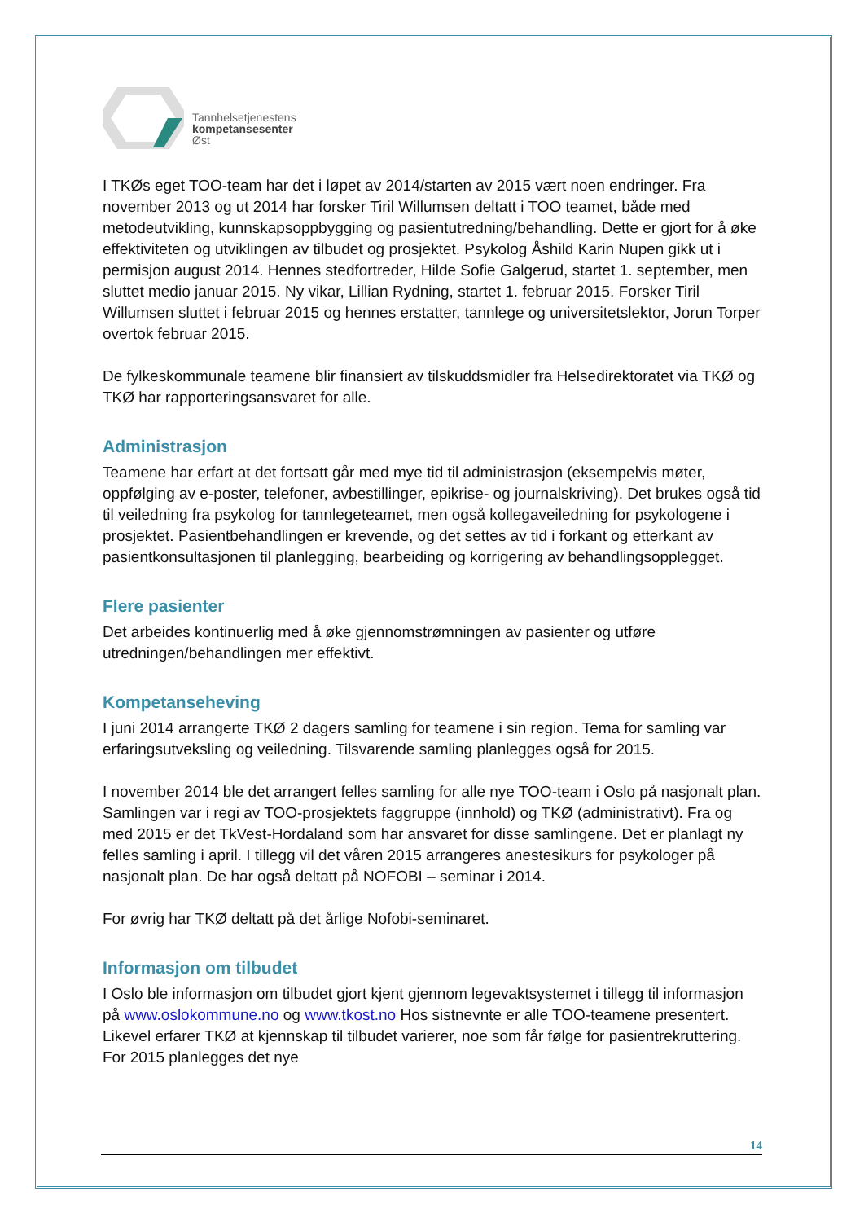Tannhelsetjenestens
kompetansesenter
Øst
I TKØs eget TOO-team har det i løpet av 2014/starten av 2015 vært noen endringer. Fra november 2013 og ut 2014 har forsker Tiril Willumsen deltatt i TOO teamet, både med metodeutvikling, kunnskapsoppbygging og pasientutredning/behandling. Dette er gjort for å øke effektiviteten og utviklingen av tilbudet og prosjektet. Psykolog Åshild Karin Nupen gikk ut i permisjon august 2014. Hennes stedfortreder, Hilde Sofie Galgerud, startet 1. september, men sluttet medio januar 2015. Ny vikar, Lillian Rydning, startet 1. februar 2015. Forsker Tiril Willumsen sluttet i februar 2015 og hennes erstatter, tannlege og universitetslektor, Jorun Torper overtok februar 2015.
De fylkeskommunale teamene blir finansiert av tilskuddsmidler fra Helsedirektoratet via TKØ og TKØ har rapporteringsansvaret for alle.
Administrasjon
Teamene har erfart at det fortsatt går med mye tid til administrasjon (eksempelvis møter, oppfølging av e-poster, telefoner, avbestillinger, epikrise- og journalskriving). Det brukes også tid til veiledning fra psykolog for tannlegeteamet, men også kollegaveiledning for psykologene i prosjektet. Pasientbehandlingen er krevende, og det settes av tid i forkant og etterkant av pasientkonsultasjonen til planlegging, bearbeiding og korrigering av behandlingsopplegget.
Flere pasienter
Det arbeides kontinuerlig med å øke gjennomstrømningen av pasienter og utføre utredningen/behandlingen mer effektivt.
Kompetanseheving
I juni 2014 arrangerte TKØ 2 dagers samling for teamene i sin region. Tema for samling var erfaringsutveksling og veiledning. Tilsvarende samling planlegges også for 2015.
I november 2014 ble det arrangert felles samling for alle nye TOO-team i Oslo på nasjonalt plan. Samlingen var i regi av TOO-prosjektets faggruppe (innhold) og TKØ (administrativt). Fra og med 2015 er det TkVest-Hordaland som har ansvaret for disse samlingene. Det er planlagt ny felles samling i april. I tillegg vil det våren 2015 arrangeres anestesikurs for psykologer på nasjonalt plan. De har også deltatt på NOFOBI – seminar i 2014.
For øvrig har TKØ deltatt på det årlige Nofobi-seminaret.
Informasjon om tilbudet
I Oslo ble informasjon om tilbudet gjort kjent gjennom legevaktsystemet i tillegg til informasjon på www.oslokommune.no og www.tkost.no Hos sistnevnte er alle TOO-teamene presentert. Likevel erfarer TKØ at kjennskap til tilbudet varierer, noe som får følge for pasientrekruttering. For 2015 planlegges det nye
14